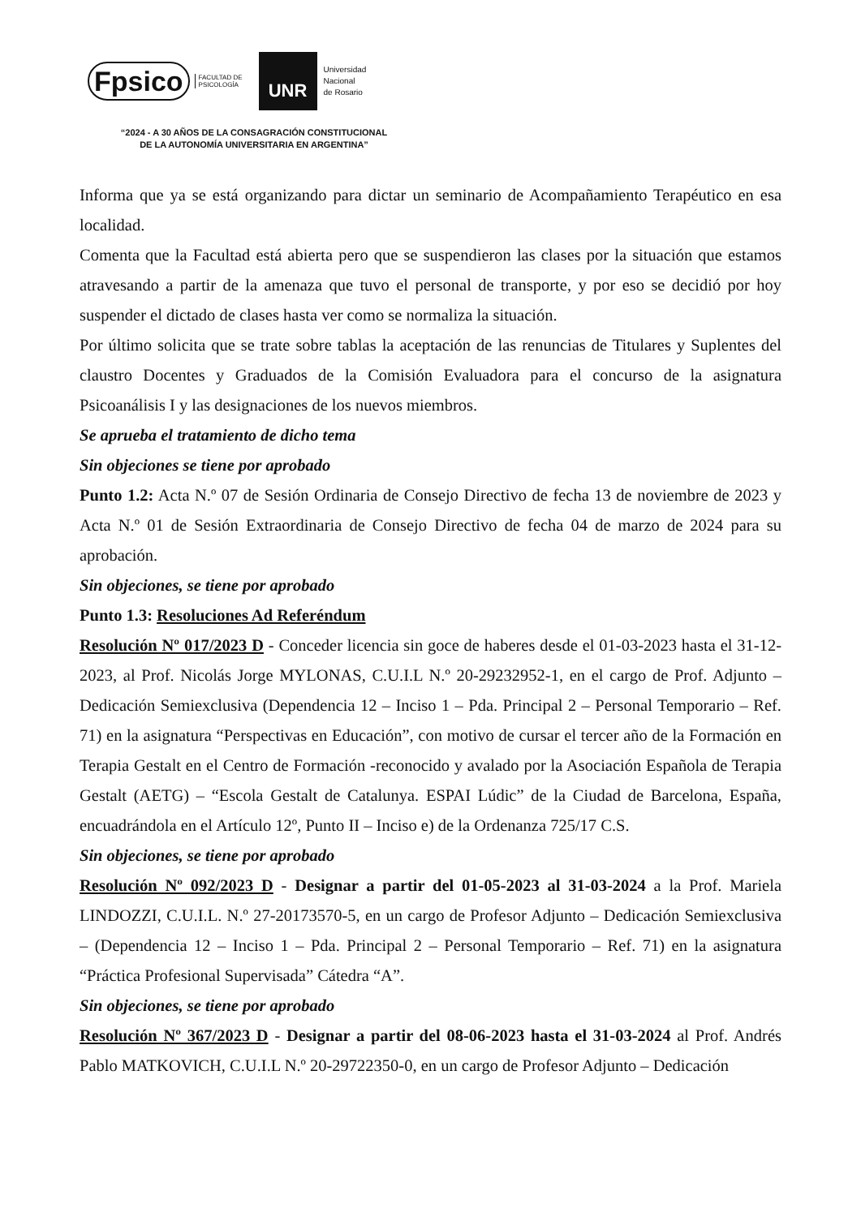Fpsico FACULTAD DE
PSICOLOGÍA UNR Universidad
Nacional
de Rosario
“2024 - A 30 AÑOS DE LA CONSAGRACIÓN CONSTITUCIONAL DE LA AUTONOMÍA UNIVERSITARIA EN ARGENTINA”
Informa que ya se está organizando para dictar un seminario de Acompañamiento Terapéutico en esa localidad.
Comenta que la Facultad está abierta pero que se suspendieron las clases por la situación que estamos atravesando a partir de la amenaza que tuvo el personal de transporte, y por eso se decidió por hoy suspender el dictado de clases hasta ver como se normaliza la situación.
Por último solicita que se trate sobre tablas la aceptación de las renuncias de Titulares y Suplentes del claustro Docentes y Graduados de la Comisión Evaluadora para el concurso de la asignatura Psicoanálisis I y las designaciones de los nuevos miembros.
Se aprueba el tratamiento de dicho tema
Sin objeciones se tiene por aprobado
Punto 1.2: Acta N.º 07 de Sesión Ordinaria de Consejo Directivo de fecha 13 de noviembre de 2023 y Acta N.º 01 de Sesión Extraordinaria de Consejo Directivo de fecha 04 de marzo de 2024 para su aprobación.
Sin objeciones, se tiene por aprobado
Punto 1.3: Resoluciones Ad Referéndum
Resolución Nº 017/2023 D - Conceder licencia sin goce de haberes desde el 01-03-2023 hasta el 31-12-2023, al Prof. Nicolás Jorge MYLONAS, C.U.I.L N.º 20-29232952-1, en el cargo de Prof. Adjunto – Dedicación Semiexclusiva (Dependencia 12 – Inciso 1 – Pda. Principal 2 – Personal Temporario – Ref. 71) en la asignatura “Perspectivas en Educación”, con motivo de cursar el tercer año de la Formación en Terapia Gestalt en el Centro de Formación -reconocido y avalado por la Asociación Española de Terapia Gestalt (AETG) – “Escola Gestalt de Catalunya. ESPAI Lúdic” de la Ciudad de Barcelona, España, encuadrándola en el Artículo 12º, Punto II – Inciso e) de la Ordenanza 725/17 C.S.
Sin objeciones, se tiene por aprobado
Resolución Nº 092/2023 D - Designar a partir del 01-05-2023 al 31-03-2024 a la Prof. Mariela LINDOZZI, C.U.I.L. N.º 27-20173570-5, en un cargo de Profesor Adjunto – Dedicación Semiexclusiva – (Dependencia 12 – Inciso 1 – Pda. Principal 2 – Personal Temporario – Ref. 71) en la asignatura “Práctica Profesional Supervisada” Cátedra “A”.
Sin objeciones, se tiene por aprobado
Resolución Nº 367/2023 D - Designar a partir del 08-06-2023 hasta el 31-03-2024 al Prof. Andrés Pablo MATKOVICH, C.U.I.L N.º 20-29722350-0, en un cargo de Profesor Adjunto – Dedicación